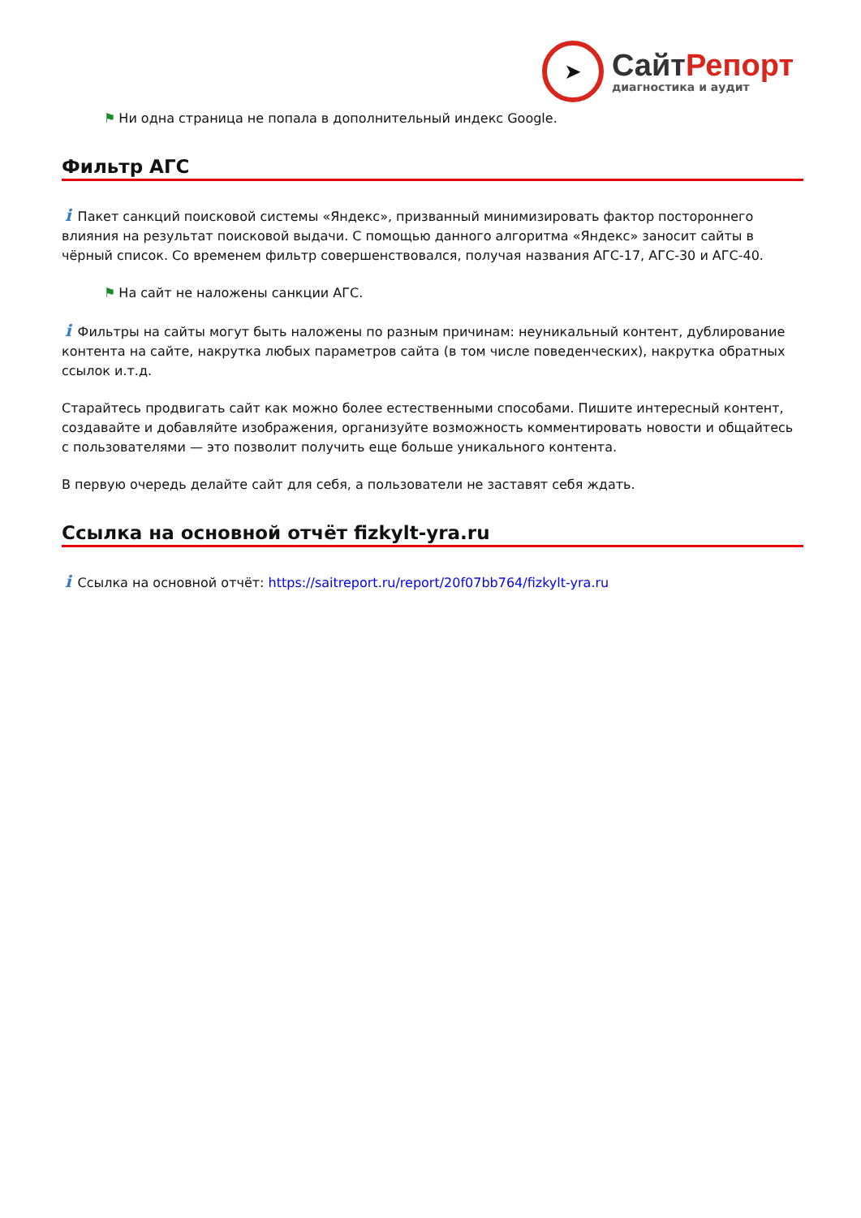➤
СайтРепорт
диагностика и аудит
⚑ Ни одна страница не попала в дополнительный индекс Google.
Фильтр АГС
i Пакет санкций поисковой системы «Яндекс», призванный минимизировать фактор постороннего влияния на результат поисковой выдачи. С помощью данного алгоритма «Яндекс» заносит сайты в чёрный список. Со временем фильтр совершенствовался, получая названия АГС-17, АГС-30 и АГС-40.
⚑ На сайт не наложены санкции АГС.
i Фильтры на сайты могут быть наложены по разным причинам: неуникальный контент, дублирование контента на сайте, накрутка любых параметров сайта (в том числе поведенческих), накрутка обратных ссылок и.т.д.
Старайтесь продвигать сайт как можно более естественными способами. Пишите интересный контент, создавайте и добавляйте изображения, организуйте возможность комментировать новости и общайтесь с пользователями — это позволит получить еще больше уникального контента.
В первую очередь делайте сайт для себя, а пользователи не заставят себя ждать.
Ссылка на основной отчёт fizkylt-yra.ru
i Ссылка на основной отчёт: https://saitreport.ru/report/20f07bb764/fizkylt-yra.ru